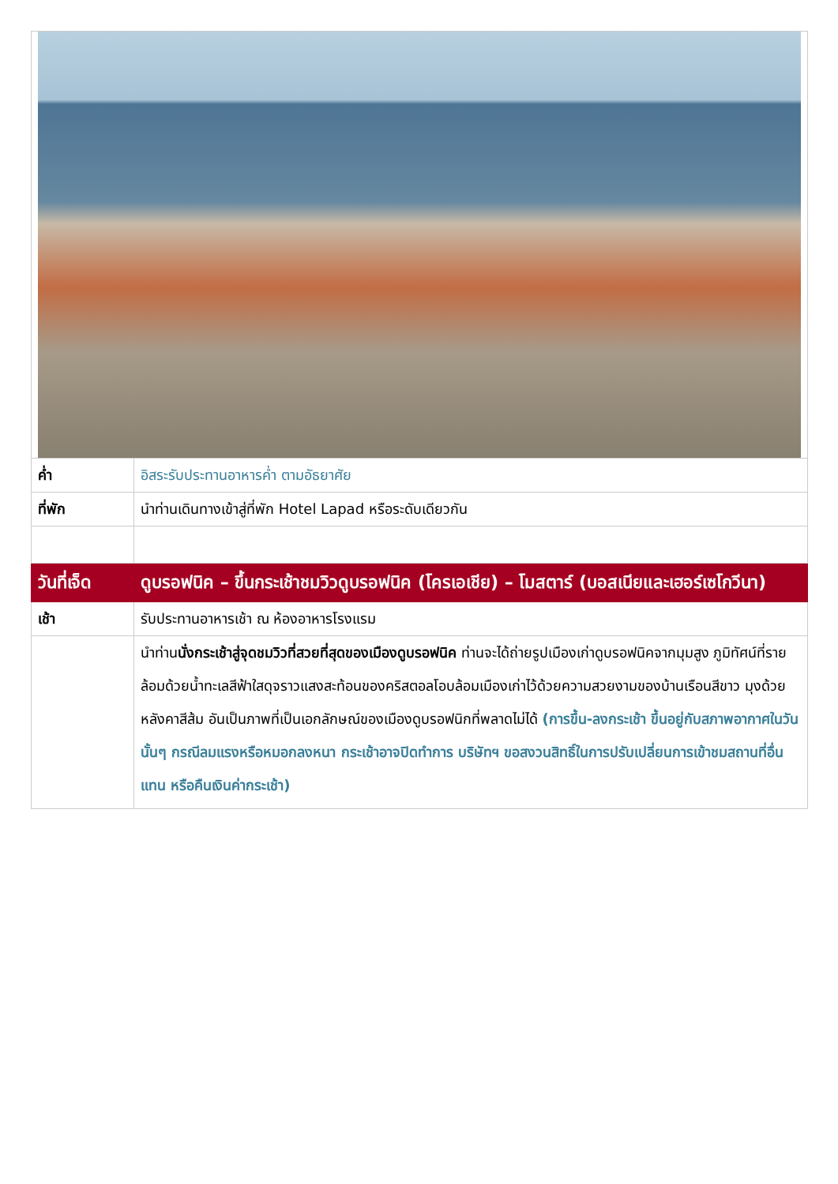| ค่ำ | อิสระรับประทานอาหารค่ำ ตามอัธยาศัย |
| ที่พัก | นำท่านเดินทางเข้าสู่ที่พัก Hotel Lapad หรือระดับเดียวกัน |
| วันที่เจ็ด | ดูบรอฟนิค – ขึ้นกระเช้าชมวิวดูบรอฟนิค (โครเอเชีย) – โมสตาร์ (บอสเนียและเฮอร์เซโกวีนา) |
| เช้า | รับประทานอาหารเช้า ณ ห้องอาหารโรงแรม |
| | นำท่าน นั่งกระเช้าสู่จุดชมวิวที่สวยที่สุดของเมืองดูบรอฟนิค ท่านจะได้ถ่ายรูปเมืองเก่าดูบรอฟนิคจากมุมสูง ภูมิทัศน์ที่รายล้อมด้วยน้ำทะเลสีฟ้าใสดุจราวแสงสะท้อนของคริสตอลโอบล้อมเมืองเก่าไว้ด้วยความสวยงามของบ้านเรือนสีขาว มุงด้วยหลังคาสีส้ม อันเป็นภาพที่เป็นเอกลักษณ์ของเมืองดูบรอฟนิกที่พลาดไม่ได้ (การขึ้น-ลงกระเช้า ขึ้นอยู่กับสภาพอากาศในวันนั้นๆ กรณีลมแรงหรือหมอกลงหนา กระเช้าอาจปิดทำการ บริษัทฯ ขอสงวนสิทธิ์ในการปรับเปลี่ยนการเข้าชมสถานที่อื่นแทน หรือคืนเงินค่ากระเช้า) |